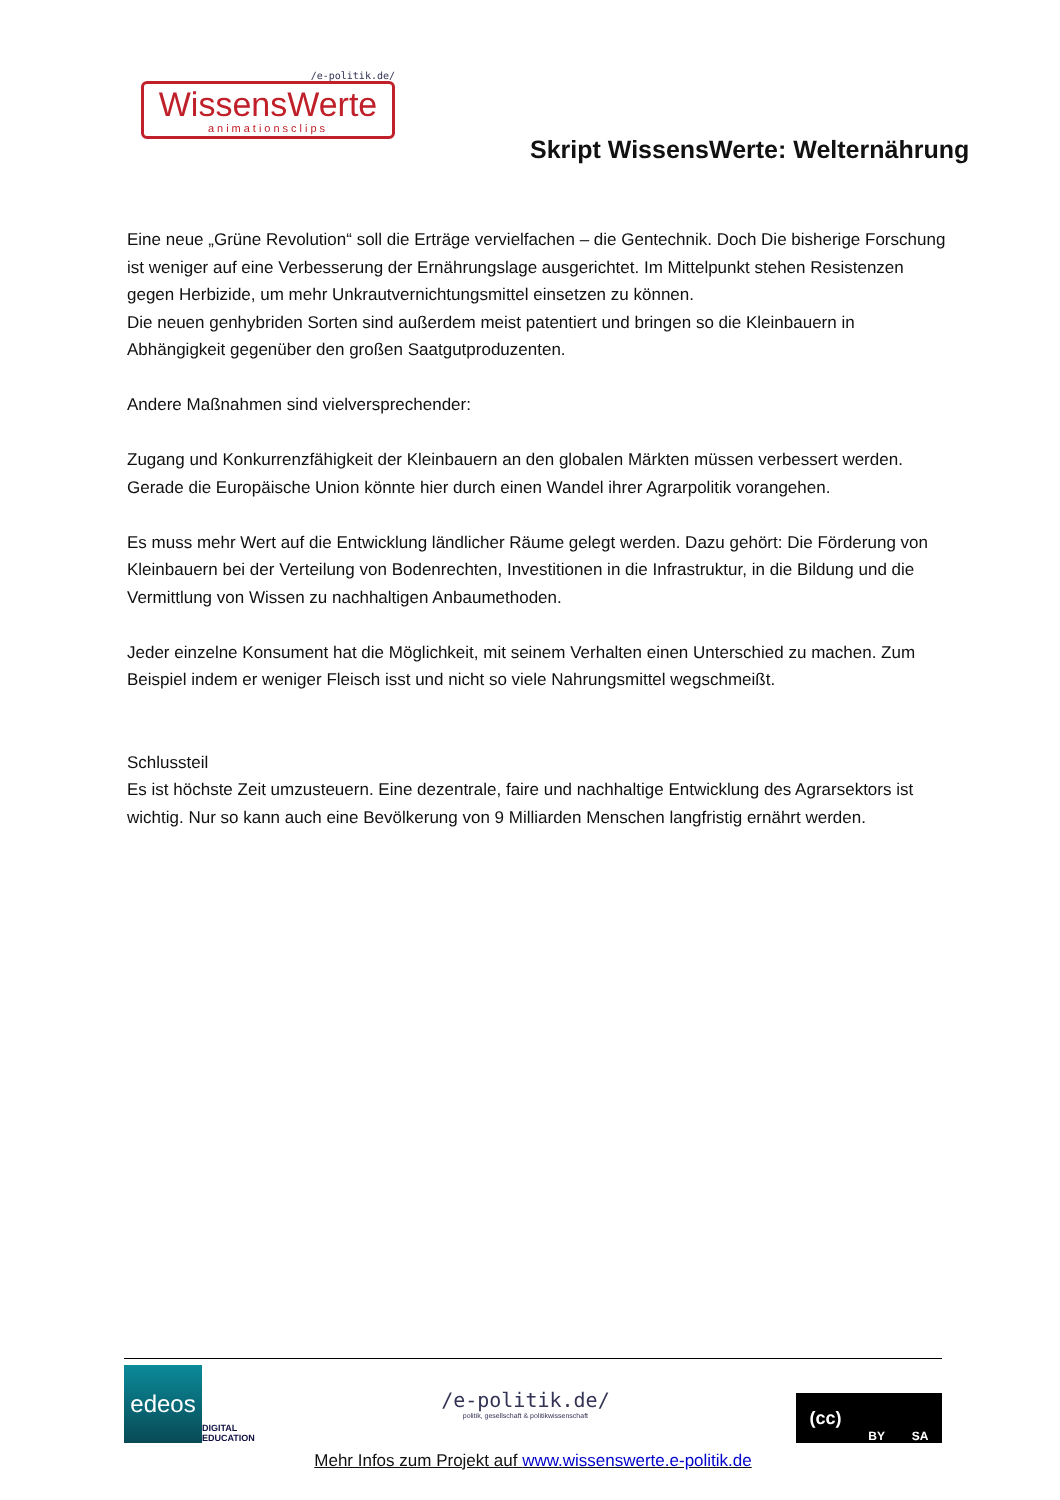/e-politik.de/
WissensWerte
animationsclips
Skript WissensWerte: Welternährung
Eine neue „Grüne Revolution“ soll die Erträge vervielfachen – die Gentechnik. Doch Die bisherige Forschung ist weniger auf eine Verbesserung der Ernährungslage ausgerichtet. Im Mittelpunkt stehen Resistenzen gegen Herbizide, um mehr Unkrautvernichtungsmittel einsetzen zu können.
Die neuen genhybriden Sorten sind außerdem meist patentiert und bringen so die Kleinbauern in Abhängigkeit gegenüber den großen Saatgutproduzenten.
Andere Maßnahmen sind vielversprechender:
Zugang und Konkurrenzfähigkeit der Kleinbauern an den globalen Märkten müssen verbessert werden. Gerade die Europäische Union könnte hier durch einen Wandel ihrer Agrarpolitik vorangehen.
Es muss mehr Wert auf die Entwicklung ländlicher Räume gelegt werden. Dazu gehört: Die Förderung von Kleinbauern bei der Verteilung von Bodenrechten, Investitionen in die Infrastruktur, in die Bildung und die Vermittlung von Wissen zu nachhaltigen Anbaumethoden.
Jeder einzelne Konsument hat die Möglichkeit, mit seinem Verhalten einen Unterschied zu machen. Zum Beispiel indem er weniger Fleisch isst und nicht so viele Nahrungsmittel wegschmeißt.
Schlussteil
Es ist höchste Zeit umzusteuern. Eine dezentrale, faire und nachhaltige Entwicklung des Agrarsektors ist wichtig. Nur so kann auch eine Bevölkerung von 9 Milliarden Menschen langfristig ernährt werden.
edeos
DIGITAL
EDUCATION
/e-politik.de/
politik, gesellschaft & politikwissenschaft
(cc) BY SA
Mehr Infos zum Projekt auf www.wissenswerte.e-politik.de